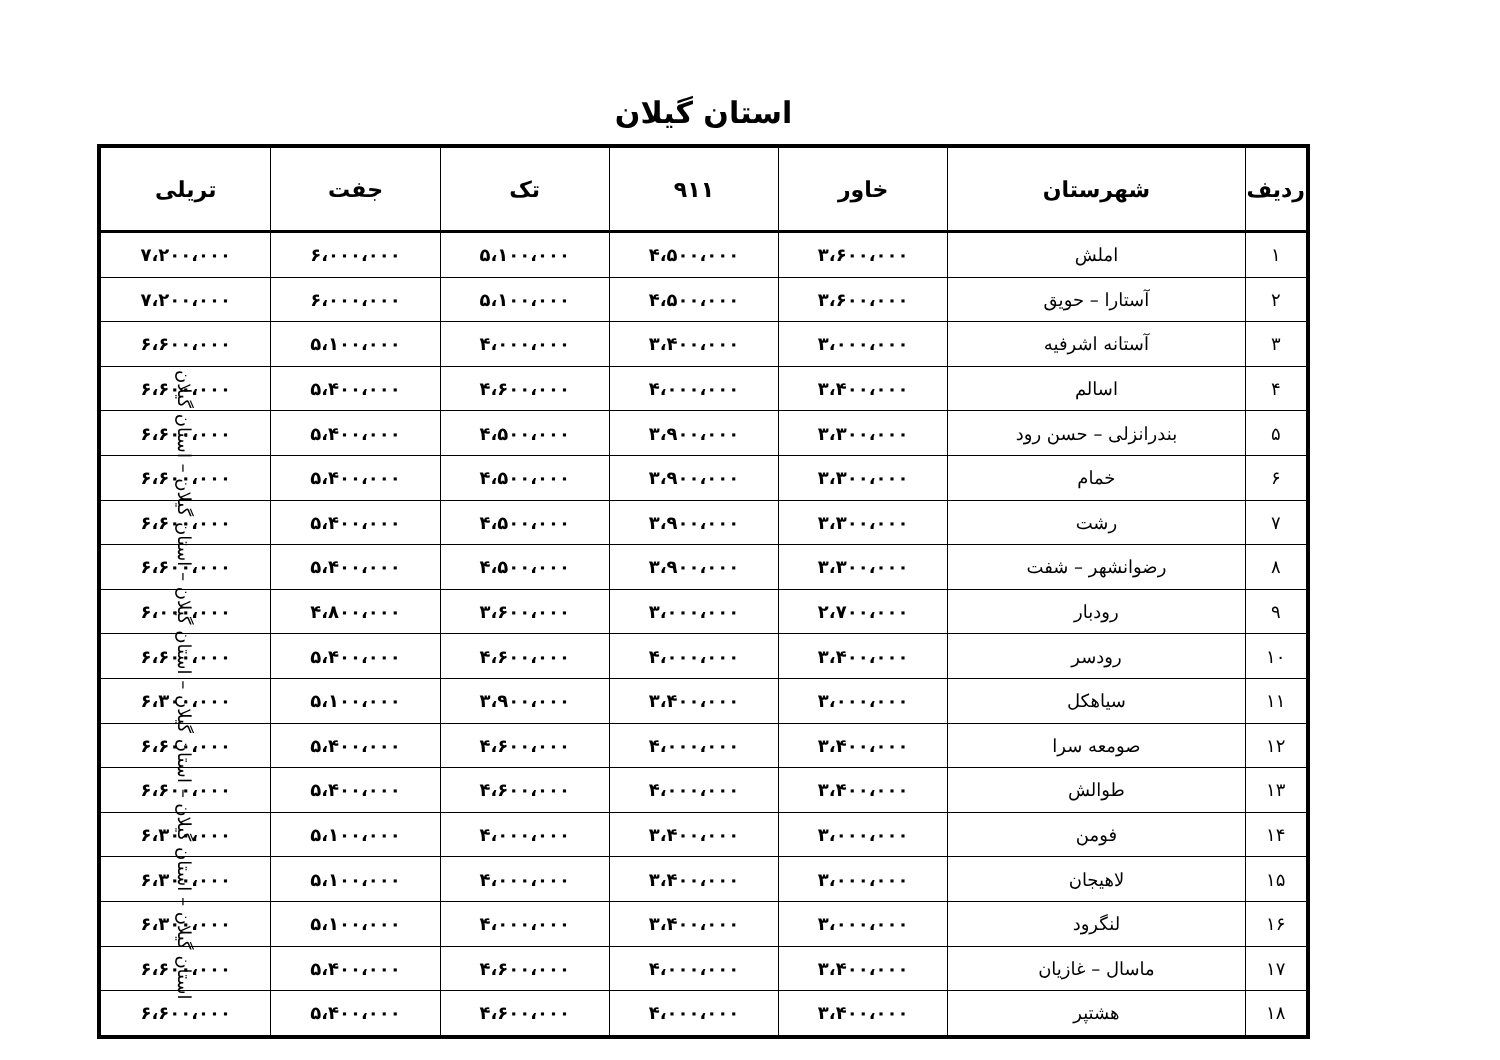استان گیلان
| ردیف | شهرستان | خاور | ۹۱۱ | تک | جفت | تریلی |
| --- | --- | --- | --- | --- | --- | --- |
| ۱ | املش | ۳،۶۰۰،۰۰۰ | ۴،۵۰۰،۰۰۰ | ۵،۱۰۰،۰۰۰ | ۶،۰۰۰،۰۰۰ | ۷،۲۰۰،۰۰۰ |
| ۲ | آستارا – حویق | ۳،۶۰۰،۰۰۰ | ۴،۵۰۰،۰۰۰ | ۵،۱۰۰،۰۰۰ | ۶،۰۰۰،۰۰۰ | ۷،۲۰۰،۰۰۰ |
| ۳ | آستانه اشرفیه | ۳،۰۰۰،۰۰۰ | ۳،۴۰۰،۰۰۰ | ۴،۰۰۰،۰۰۰ | ۵،۱۰۰،۰۰۰ | ۶،۶۰۰،۰۰۰ |
| ۴ | اسالم | ۳،۴۰۰،۰۰۰ | ۴،۰۰۰،۰۰۰ | ۴،۶۰۰،۰۰۰ | ۵،۴۰۰،۰۰۰ | ۶،۶۰۰،۰۰۰ |
| ۵ | بندرانزلی – حسن رود | ۳،۳۰۰،۰۰۰ | ۳،۹۰۰،۰۰۰ | ۴،۵۰۰،۰۰۰ | ۵،۴۰۰،۰۰۰ | ۶،۶۰۰،۰۰۰ |
| ۶ | خمام | ۳،۳۰۰،۰۰۰ | ۳،۹۰۰،۰۰۰ | ۴،۵۰۰،۰۰۰ | ۵،۴۰۰،۰۰۰ | ۶،۶۰۰،۰۰۰ |
| ۷ | رشت | ۳،۳۰۰،۰۰۰ | ۳،۹۰۰،۰۰۰ | ۴،۵۰۰،۰۰۰ | ۵،۴۰۰،۰۰۰ | ۶،۶۰۰،۰۰۰ |
| ۸ | رضوانشهر – شفت | ۳،۳۰۰،۰۰۰ | ۳،۹۰۰،۰۰۰ | ۴،۵۰۰،۰۰۰ | ۵،۴۰۰،۰۰۰ | ۶،۶۰۰،۰۰۰ |
| ۹ | رودبار | ۲،۷۰۰،۰۰۰ | ۳،۰۰۰،۰۰۰ | ۳،۶۰۰،۰۰۰ | ۴،۸۰۰،۰۰۰ | ۶،۰۰۰،۰۰۰ |
| ۱۰ | رودسر | ۳،۴۰۰،۰۰۰ | ۴،۰۰۰،۰۰۰ | ۴،۶۰۰،۰۰۰ | ۵،۴۰۰،۰۰۰ | ۶،۶۰۰،۰۰۰ |
| ۱۱ | سیاهکل | ۳،۰۰۰،۰۰۰ | ۳،۴۰۰،۰۰۰ | ۳،۹۰۰،۰۰۰ | ۵،۱۰۰،۰۰۰ | ۶،۳۰۰،۰۰۰ |
| ۱۲ | صومعه سرا | ۳،۴۰۰،۰۰۰ | ۴،۰۰۰،۰۰۰ | ۴،۶۰۰،۰۰۰ | ۵،۴۰۰،۰۰۰ | ۶،۶۰۰،۰۰۰ |
| ۱۳ | طوالش | ۳،۴۰۰،۰۰۰ | ۴،۰۰۰،۰۰۰ | ۴،۶۰۰،۰۰۰ | ۵،۴۰۰،۰۰۰ | ۶،۶۰۰،۰۰۰ |
| ۱۴ | فومن | ۳،۰۰۰،۰۰۰ | ۳،۴۰۰،۰۰۰ | ۴،۰۰۰،۰۰۰ | ۵،۱۰۰،۰۰۰ | ۶،۳۰۰،۰۰۰ |
| ۱۵ | لاهیجان | ۳،۰۰۰،۰۰۰ | ۳،۴۰۰،۰۰۰ | ۴،۰۰۰،۰۰۰ | ۵،۱۰۰،۰۰۰ | ۶،۳۰۰،۰۰۰ |
| ۱۶ | لنگرود | ۳،۰۰۰،۰۰۰ | ۳،۴۰۰،۰۰۰ | ۴،۰۰۰،۰۰۰ | ۵،۱۰۰،۰۰۰ | ۶،۳۰۰،۰۰۰ |
| ۱۷ | ماسال – غازیان | ۳،۴۰۰،۰۰۰ | ۴،۰۰۰،۰۰۰ | ۴،۶۰۰،۰۰۰ | ۵،۴۰۰،۰۰۰ | ۶،۶۰۰،۰۰۰ |
| ۱۸ | هشتپر | ۳،۴۰۰،۰۰۰ | ۴،۰۰۰،۰۰۰ | ۴،۶۰۰،۰۰۰ | ۵،۴۰۰،۰۰۰ | ۶،۶۰۰،۰۰۰ |
استان گیلان – استان گیلان – استان گیلان – استان گیلان – استان گیلان – استان گیلان